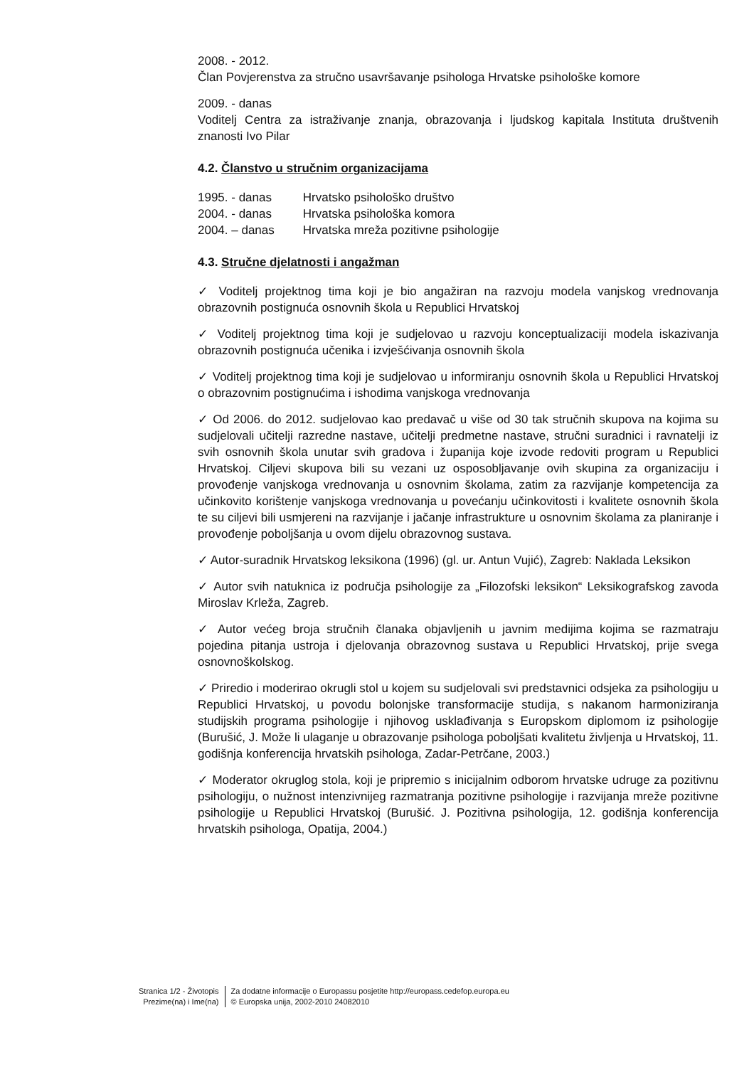2008. - 2012.
Član Povjerenstva za stručno usavršavanje psihologa Hrvatske psihološke komore
2009. - danas
Voditelj Centra za istraživanje znanja, obrazovanja i ljudskog kapitala Instituta društvenih znanosti Ivo Pilar
4.2. Članstvo u stručnim organizacijama
| 1995. - danas | Hrvatsko psihološko društvo |
| 2004. - danas | Hrvatska psihološka komora |
| 2004. – danas | Hrvatska mreža pozitivne psihologije |
4.3. Stručne djelatnosti i angažman
✓ Voditelj projektnog tima koji je bio angažiran na razvoju modela vanjskog vrednovanja obrazovnih postignuća osnovnih škola u Republici Hrvatskoj
✓ Voditelj projektnog tima koji je sudjelovao u razvoju konceptualizaciji modela iskazivanja obrazovnih postignuća učenika i izvješćivanja osnovnih škola
✓ Voditelj projektnog tima koji je sudjelovao u informiranju osnovnih škola u Republici Hrvatskoj o obrazovnim postignućima i ishodima vanjskoga vrednovanja
✓ Od 2006. do 2012. sudjelovao kao predavač u više od 30 tak stručnih skupova na kojima su sudjelovali učitelji razredne nastave, učitelji predmetne nastave, stručni suradnici i ravnatelji iz svih osnovnih škola unutar svih gradova i županija koje izvode redoviti program u Republici Hrvatskoj. Ciljevi skupova bili su vezani uz osposobljavanje ovih skupina za organizaciju i provođenje vanjskoga vrednovanja u osnovnim školama, zatim za razvijanje kompetencija za učinkovito korištenje vanjskoga vrednovanja u povećanju učinkovitosti i kvalitete osnovnih škola te su ciljevi bili usmjereni na razvijanje i jačanje infrastrukture u osnovnim školama za planiranje i provođenje poboljšanja u ovom dijelu obrazovnog sustava.
✓ Autor-suradnik Hrvatskog leksikona (1996) (gl. ur. Antun Vujić), Zagreb: Naklada Leksikon
✓ Autor svih natuknica iz područja psihologije za „Filozofski leksikon“ Leksikografskog zavoda Miroslav Krleža, Zagreb.
✓ Autor većeg broja stručnih članaka objavljenih u javnim medijima kojima se razmatraju pojedina pitanja ustroja i djelovanja obrazovnog sustava u Republici Hrvatskoj, prije svega osnovnoškolskog.
✓ Priredio i moderirao okrugli stol u kojem su sudjelovali svi predstavnici odsjeka za psihologiju u Republici Hrvatskoj, u povodu bolonjske transformacije studija, s nakanom harmoniziranja studijskih programa psihologije i njihovog usklađivanja s Europskom diplomom iz psihologije (Burušić, J. Može li ulaganje u obrazovanje psihologa poboljšati kvalitetu življenja u Hrvatskoj, 11. godišnja konferencija hrvatskih psihologa, Zadar-Petrčane, 2003.)
✓ Moderator okruglog stola, koji je pripremio s inicijalnim odborom hrvatske udruge za pozitivnu psihologiju, o nužnost intenzivnijeg razmatranja pozitivne psihologije i razvijanja mreže pozitivne psihologije u Republici Hrvatskoj (Burušić. J. Pozitivna psihologija, 12. godišnja konferencija hrvatskih psihologa, Opatija, 2004.)
Stranica 1/2 - Životopis
Prezime(na) i Ime(na)
Za dodatne informacije o Europassu posjetite http://europass.cedefop.europa.eu
© Europska unija, 2002-2010 24082010